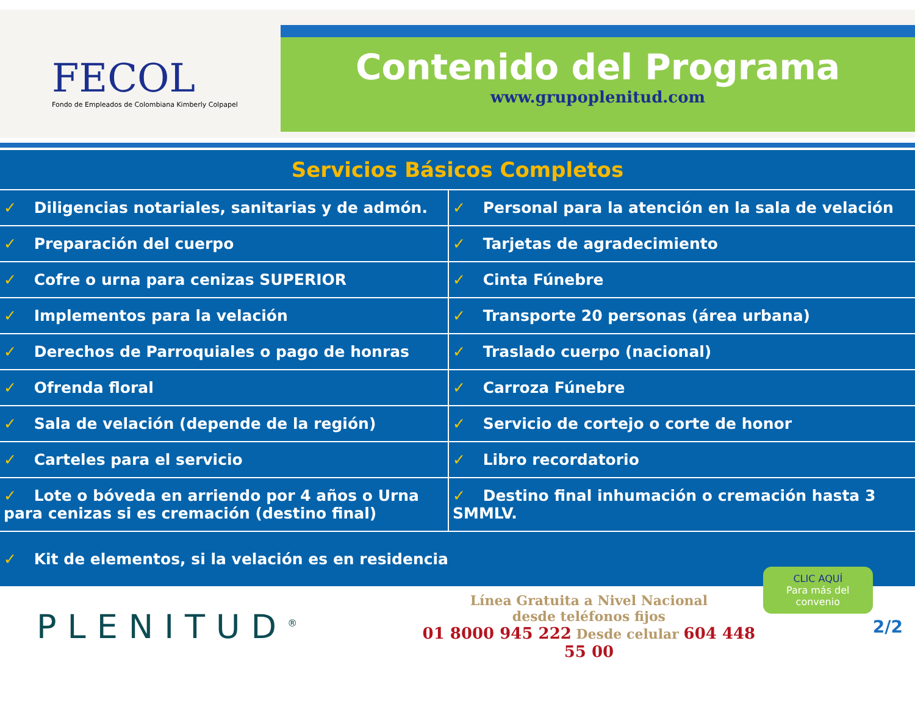FECOL
Fondo de Empleados de Colombiana Kimberly Colpapel
Contenido del Programa
www.grupoplenitud.com
| Servicios Básicos Completos | |
| --- | --- |
| ✓ Diligencias notariales, sanitarias y de admón. | ✓ Personal para la atención en la sala de velación |
| ✓ Preparación del cuerpo | ✓ Tarjetas de agradecimiento |
| ✓ Cofre o urna para cenizas SUPERIOR | ✓ Cinta Fúnebre |
| ✓ Implementos para la velación | ✓ Transporte 20 personas (área urbana) |
| ✓ Derechos de Parroquiales o pago de honras | ✓ Traslado cuerpo (nacional) |
| ✓ Ofrenda floral | ✓ Carroza Fúnebre |
| ✓ Sala de velación (depende de la región) | ✓ Servicio de cortejo o corte de honor |
| ✓ Carteles para el servicio | ✓ Libro recordatorio |
| ✓ Lote o bóveda en arriendo por 4 años o Urna para cenizas si es cremación (destino final) | ✓ Destino final inhumación o cremación hasta 3 SMMLV. |
| ✓ Kit de elementos, si la velación es en residencia | |
PLENITUD<sup>®</sup>
Línea Gratuita a Nivel Nacional
desde teléfonos fijos
01 8000 945 222 Desde celular 604 448 55 00
CLIC AQUÍ
Para más del convenio
2/2